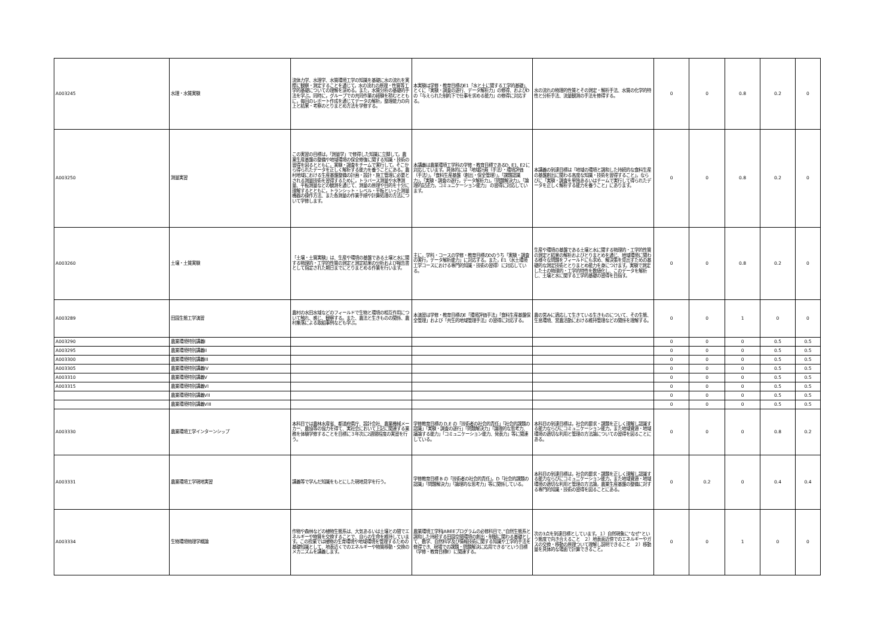| A003245 | 水理・水質実験 | 流体力学、水理学、水質環境工学の知識を基礎に水の流れを実際に観察・測定することを通じて，水の流れの原理・性質等工学的基礎についての理解を深める。また，水質分析の基礎的手法を学ぶ。同時に，グループでの共同作業の経験を積むとともに，毎回のレポート作成を通じてデータの解析，整理能力の向上と結果・考察のとりまとめ方法を学修する。 | 本実験は学修・教育目標のE1「水と土に関する工学的基礎」、とくに「実験・調査の遂行、データ解析力」の修得、およびDの「与えられた制約下で仕事を求める能力」の修得に対応する。 | 水の流れの物理的性質とその測定・解析手法、水質の化学的特性と分析手法、流量観測の手法を修得する。 | 0 | 0 | 0.8 | 0.2 | 0 |
| A003250 | 測量実習 | この実習の目標は，「測量学」で修得した知識に立脚して，農業生産基盤の整備や地域環境の保全修復に関する知識・技術の習得を図るとともに，実験・調査をチームで実行して，そこから得られたデータを正しく解析する能力を養うことにある。農村地域における生産基盤整備の計画・設計・施工管理に必要とされる測量技術を習得するために，トラバース測量や水準測量、平板測量などの観測を通じて、測量の原理や目的を十分に理解するとともに，トランシット・レベル・平板といった測量機器の操作方法、また各測量の作業手順や計算処理の方法について学修します。 | 本講義は農業環境工学科の学修・教育目標であるD, E1, E2に対応しています。具体的には「地域計画（手法）・環境評価（手法）」，「食料生産基盤（創出・保全管理）」，「課題認識力」，「実験・調査の遂行，データ解析力」，「問題解決力」，「論理的記述力，コミュニケーション能力」 の習得に対応しています。 | 本講義の到達目標は「地域の環境と調和した持続的な食料生産の基盤創出に関わる高度な知識・技術を習得すること」，ならびに「実験・調査を単独あるいはチームで実行して得られたデータを正しく解析する能力を養うこと」にあります。 | 0 | 0 | 0.8 | 0.2 | 0 |
| A003260 | 土壌・土質実験 | 「土壌・土質実験」は、生産や環境の基盤である土壌と水に関する物理的・工学的性質の測定と測定結果の分析および報告書として指定された期日までにとりまとめる作業を行います。 | 主に，学科・コースの学修・教育目標のDのうち「実験・調査の実行，データ解析能力」に対応する。また，E1（水土環境工学コースにおける専門的知識・技術の習得）に対応している。 | 生産や環境の基盤である土壌と水に関する物理的・工学的性質の測定と結果の解析およびとりまとめを通じ、地域環境に関わる様々な問題をフィールドにも求め、解決策を見出すための基礎的な測定技術ととりまとめ能力を身につけます。実験で測定した土の物理的・工学的特性を数値化し、このデータを解析し、土壌と水に関する工学的基礎の習得を目指す。 | 0 | 0 | 0.8 | 0.2 | 0 |
| A003289 | 田園生態工学演習 | 農村の水田水域などのフィールドで生物と環境の相互作用について触れ、感じ、観察する。また、農法と生きものの関係、農村集落による取組事例なども学ぶ。 | 本演習は学修・教育目標のE「環境評価手法」「食料生産基盤保全管理」および「共生的地域管理手法」の習得に対応する。 | 農の営みに適応して生きている生きものについて、その生態、生息環境、営農活動における維持管理などの関係を理解する。 | 0 | 0 | 1 | 0 | 0 |
| A003290 | 農業環境特別講義I | | | | 0 | 0 | 0 | 0.5 | 0.5 |
| A003295 | 農業環境特別講義II | | | | 0 | 0 | 0 | 0.5 | 0.5 |
| A003300 | 農業環境特別講義III | | | | 0 | 0 | 0 | 0.5 | 0.5 |
| A003305 | 農業環境特別講義IV | | | | 0 | 0 | 0 | 0.5 | 0.5 |
| A003310 | 農業環境特別講義V | | | | 0 | 0 | 0 | 0.5 | 0.5 |
| A003315 | 農業環境特別講義VI | | | | 0 | 0 | 0 | 0.5 | 0.5 |
| | 農業環境特別講義VII | | | | 0 | 0 | 0 | 0.5 | 0.5 |
| | 農業環境特別講義VIII | | | | 0 | 0 | 0 | 0.5 | 0.5 |
| A003330 | 農業環境工学インターンシップ | 本科目では農林水産省、都道府県庁、設計会社、農業機械メーカー、農協等の協力を得て、実社会において上記に関連する業務を体験学修することを目標に３年次に2週間程度の実習を行う。 | 学修教育目標の D,E の「技術者の社会的責任」「社会的課題の認識」「実験・調査の遂行」「問題解決力」「論理的な思考力、議論する能力」「コミュニケーション能力、発表力」等に関連している。 | 本科目の到達目標は，社会的要求・課題を正しく理解し認識する能力ならびにコミュニケーション能力，また地域資源・地域環境の適切な利用と管理の方法論についての習得を図ることにある。 | 0 | 0 | 0 | 0.8 | 0.2 |
| A003331 | 農業環境工学現地実習 | 講義等で学んだ知識をもとにした現地見学を行う。 | 学修教育目標 B の「技術者の社会的責任」，D「社会的課題の認識」「問題解決力」「論理的な思考力」等に関係している。 | 本科目の到達目標は，社会的要求・課題を正しく理解し認識する能力ならびにコミュニケーション能力，また地域資源・地域環境の適切な利用と管理の方法論，農業生産基盤の整備に対する専門的知識・技術の習得を図ることにある。 | 0 | 0.2 | 0 | 0.4 | 0.4 |
| A003334 | 生物環境物理学概論 | 作物や森林などの植物生態系は、大気あるいは土壌との間でエネルギーや物質を交換することで、自らの生命を維持しています。この授業では植物の生育環境や地域環境を管理するための基礎知識として、地表近くでのエネルギーや物質移動・交換のメカニズムを講義します。 | 農業環境工学科JABEEプログラムの必修科目で、”自然生態系と調和した持続する田園空間環境の創出・制御に関わる基礎として、数学、自然科学及び情報技術に関する知識や工学的手法を修得でき、現場での課題・問題解決に応用できる”という目標（学修・教育目標E）に関連する。 | 次の3点を到達目標としています。１）自然現象に“なぜ”という態度で向き合えること ２）地表面近傍でのエネルギーやガスの交換・移動の原理ついて理解し説明できること ２）移動量を具体的な場面で計算できること。 | 0 | 0 | 1 | 0 | 0 |